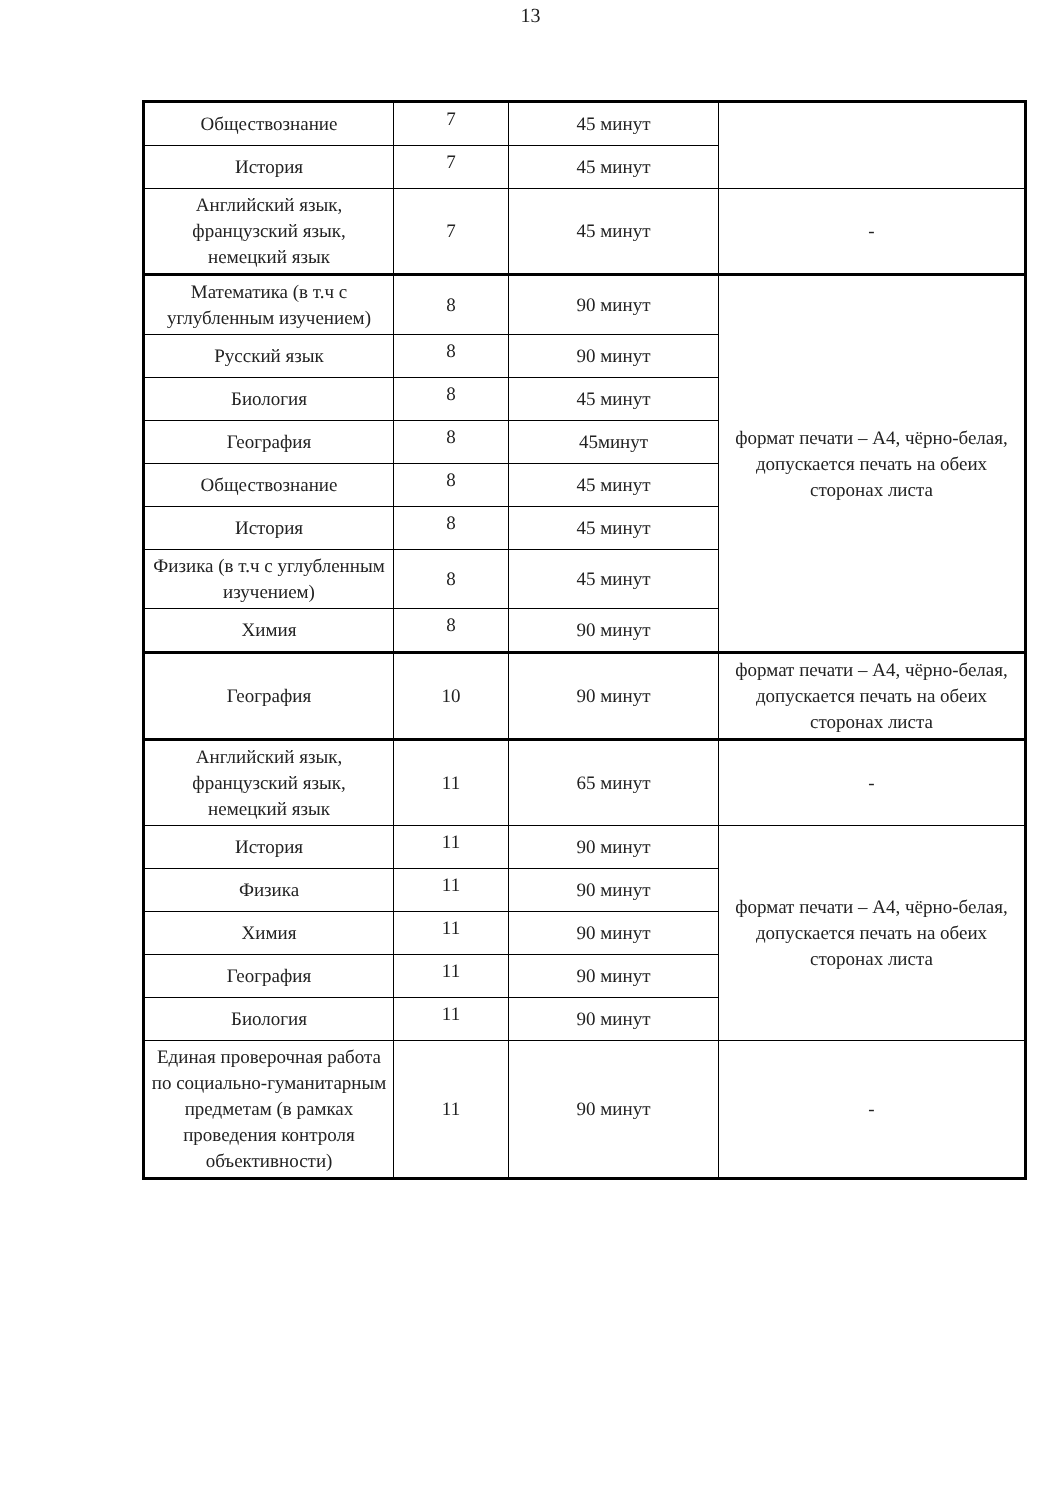13
| Обществознание | 7 | 45 минут | |
| История | 7 | 45 минут | |
| Английский язык, французский язык, немецкий язык | 7 | 45 минут | - |
| Математика (в т.ч с углубленным изучением) | 8 | 90 минут | формат печати – А4, чёрно-белая, допускается печать на обеих сторонах листа |
| Русский язык | 8 | 90 минут | |
| Биология | 8 | 45 минут | |
| География | 8 | 45минут | |
| Обществознание | 8 | 45 минут | |
| История | 8 | 45 минут | |
| Физика (в т.ч с углубленным изучением) | 8 | 45 минут | |
| Химия | 8 | 90 минут | |
| География | 10 | 90 минут | формат печати – А4, чёрно-белая, допускается печать на обеих сторонах листа |
| Английский язык, французский язык, немецкий язык | 11 | 65 минут | - |
| История | 11 | 90 минут | формат печати – А4, чёрно-белая, допускается печать на обеих сторонах листа |
| Физика | 11 | 90 минут | |
| Химия | 11 | 90 минут | |
| География | 11 | 90 минут | |
| Биология | 11 | 90 минут | |
| Единая проверочная работа по социально-гуманитарным предметам (в рамках проведения контроля объективности) | 11 | 90 минут | - |